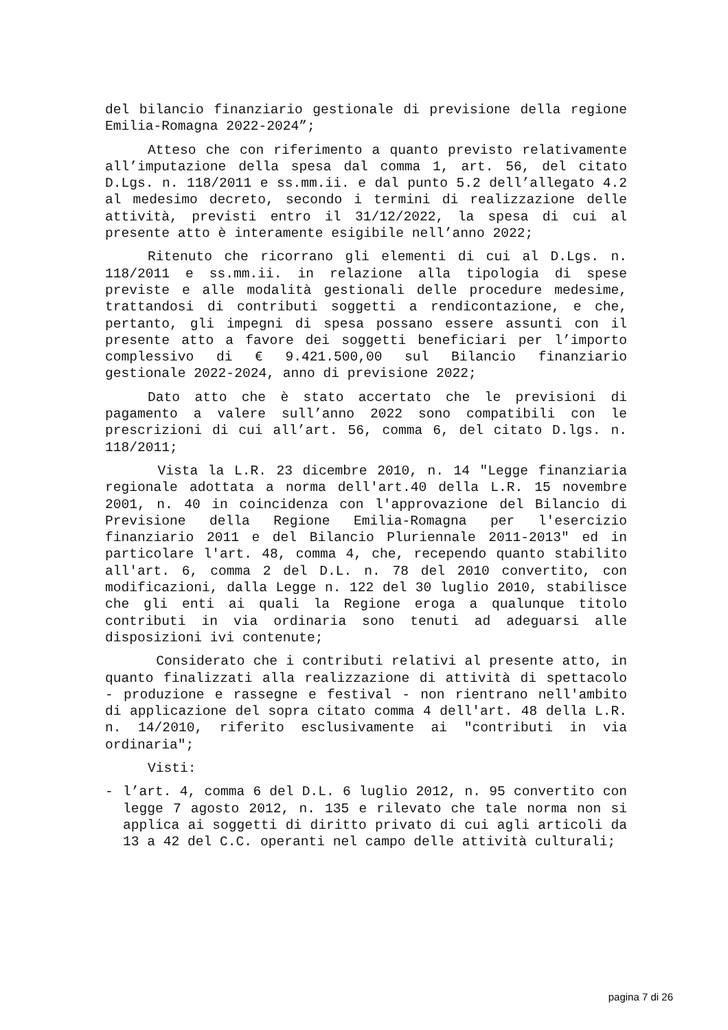del bilancio finanziario gestionale di previsione della regione Emilia-Romagna 2022-2024”;
Atteso che con riferimento a quanto previsto relativamente all’imputazione della spesa dal comma 1, art. 56, del citato D.Lgs. n. 118/2011 e ss.mm.ii. e dal punto 5.2 dell’allegato 4.2 al medesimo decreto, secondo i termini di realizzazione delle attività, previsti entro il 31/12/2022, la spesa di cui al presente atto è interamente esigibile nell’anno 2022;
Ritenuto che ricorrano gli elementi di cui al D.Lgs. n. 118/2011 e ss.mm.ii. in relazione alla tipologia di spese previste e alle modalità gestionali delle procedure medesime, trattandosi di contributi soggetti a rendicontazione, e che, pertanto, gli impegni di spesa possano essere assunti con il presente atto a favore dei soggetti beneficiari per l’importo complessivo di € 9.421.500,00 sul Bilancio finanziario gestionale 2022-2024, anno di previsione 2022;
Dato atto che è stato accertato che le previsioni di pagamento a valere sull’anno 2022 sono compatibili con le prescrizioni di cui all’art. 56, comma 6, del citato D.lgs. n. 118/2011;
Vista la L.R. 23 dicembre 2010, n. 14 "Legge finanziaria regionale adottata a norma dell'art.40 della L.R. 15 novembre 2001, n. 40 in coincidenza con l'approvazione del Bilancio di Previsione della Regione Emilia-Romagna per l'esercizio finanziario 2011 e del Bilancio Pluriennale 2011-2013" ed in particolare l'art. 48, comma 4, che, recependo quanto stabilito all'art. 6, comma 2 del D.L. n. 78 del 2010 convertito, con modificazioni, dalla Legge n. 122 del 30 luglio 2010, stabilisce che gli enti ai quali la Regione eroga a qualunque titolo contributi in via ordinaria sono tenuti ad adeguarsi alle disposizioni ivi contenute;
Considerato che i contributi relativi al presente atto, in quanto finalizzati alla realizzazione di attività di spettacolo - produzione e rassegne e festival - non rientrano nell'ambito di applicazione del sopra citato comma 4 dell'art. 48 della L.R. n. 14/2010, riferito esclusivamente ai "contributi in via ordinaria";
Visti:
- l’art. 4, comma 6 del D.L. 6 luglio 2012, n. 95 convertito con legge 7 agosto 2012, n. 135 e rilevato che tale norma non si applica ai soggetti di diritto privato di cui agli articoli da 13 a 42 del C.C. operanti nel campo delle attività culturali;
pagina 7 di 26